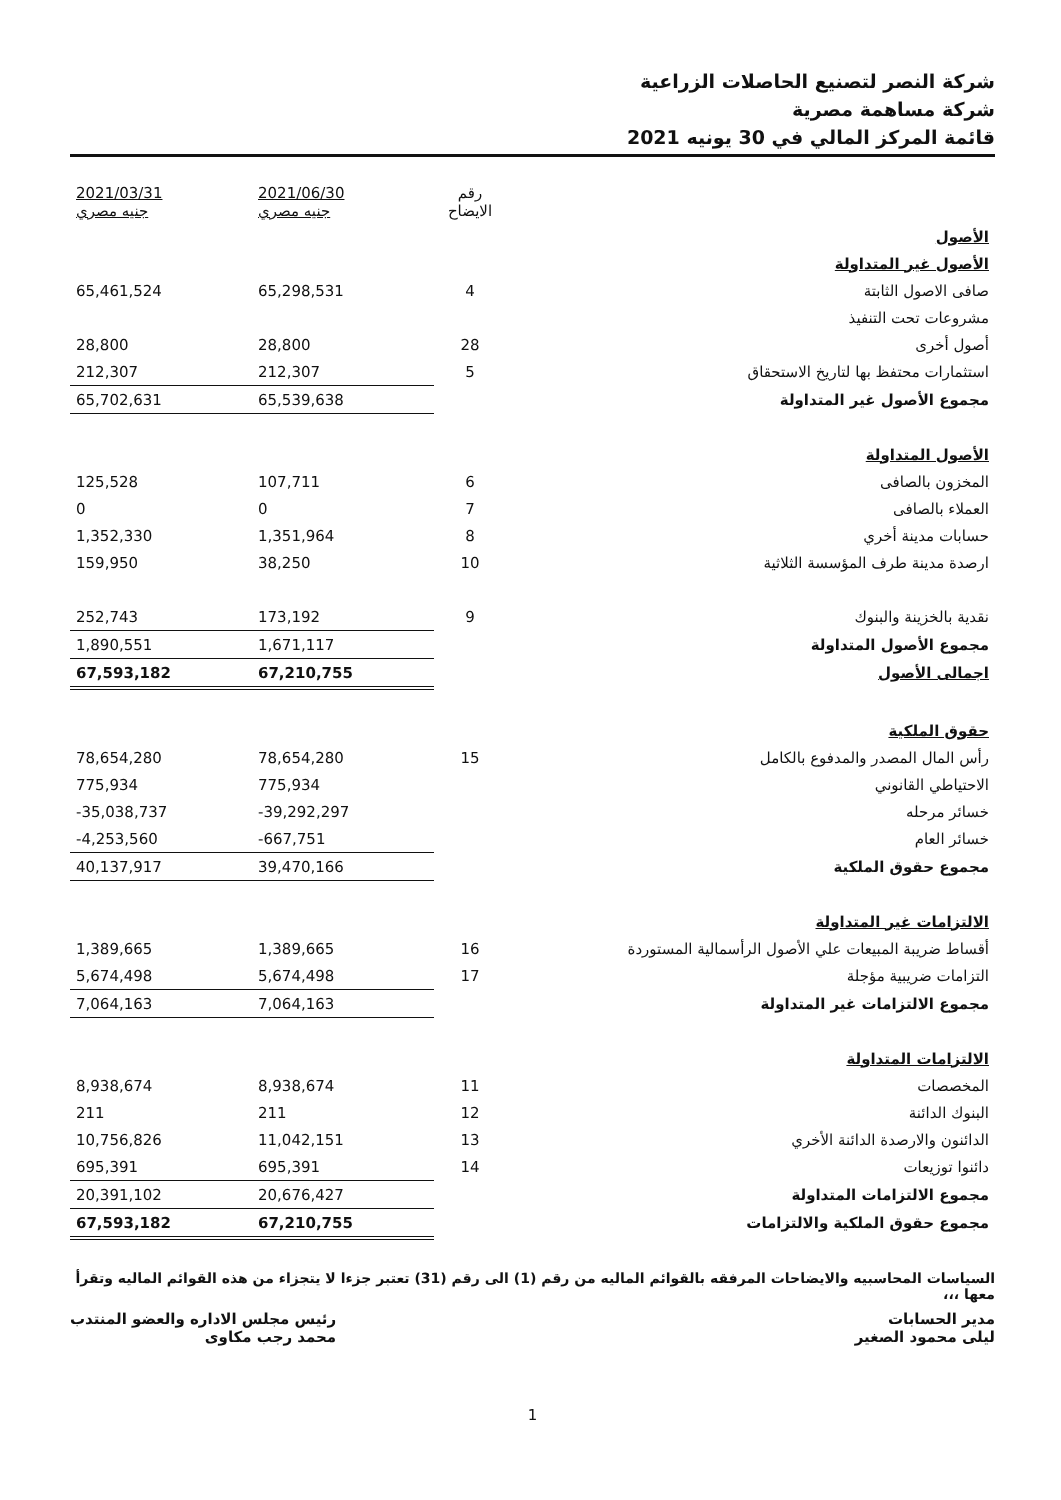شركة النصر لتصنيع الحاصلات الزراعية
شركة مساهمة مصرية
قائمة المركز المالي في 30 يونيه 2021
| | رقم الايضاح | 2021/06/30 جنيه مصري | 2021/03/31 جنيه مصري |
| --- | --- | --- | --- |
| الأصول | | | |
| الأصول غير المتداولة | | | |
| صافى الاصول الثابتة | 4 | 65,298,531 | 65,461,524 |
| مشروعات تحت التنفيذ | | | |
| أصول أخرى | 28 | 28,800 | 28,800 |
| استثمارات محتفظ بها لتاريخ الاستحقاق | 5 | 212,307 | 212,307 |
| مجموع الأصول غير المتداولة | | 65,539,638 | 65,702,631 |
| الأصول المتداولة | | | |
| المخزون بالصافى | 6 | 107,711 | 125,528 |
| العملاء بالصافى | 7 | 0 | 0 |
| حسابات مدينة أخري | 8 | 1,351,964 | 1,352,330 |
| ارصدة مدينة طرف المؤسسة الثلاثية | 10 | 38,250 | 159,950 |
| نقدية بالخزينة والبنوك | 9 | 173,192 | 252,743 |
| مجموع الأصول المتداولة | | 1,671,117 | 1,890,551 |
| اجمالى الأصول | | 67,210,755 | 67,593,182 |
| حقوق الملكية | | | |
| رأس المال المصدر والمدفوع بالكامل | 15 | 78,654,280 | 78,654,280 |
| الاحتياطي القانوني | | 775,934 | 775,934 |
| خسائر مرحله | | -39,292,297 | -35,038,737 |
| خسائر العام | | -667,751 | -4,253,560 |
| مجموع حقوق الملكية | | 39,470,166 | 40,137,917 |
| الالتزامات غير المتداولة | | | |
| أقساط ضريبة المبيعات علي الأصول الرأسمالية المستوردة | 16 | 1,389,665 | 1,389,665 |
| التزامات ضريبية مؤجلة | 17 | 5,674,498 | 5,674,498 |
| مجموع الالتزامات غير المتداولة | | 7,064,163 | 7,064,163 |
| الالتزامات المتداولة | | | |
| المخصصات | 11 | 8,938,674 | 8,938,674 |
| البنوك الدائنة | 12 | 211 | 211 |
| الدائنون والارصدة الدائنة الأخري | 13 | 11,042,151 | 10,756,826 |
| دائنوا توزيعات | 14 | 695,391 | 695,391 |
| مجموع الالتزامات المتداولة | | 20,676,427 | 20,391,102 |
| مجموع حقوق الملكية والالتزامات | | 67,210,755 | 67,593,182 |
السياسات المحاسبيه والايضاحات المرفقه بالقوائم الماليه من رقم (1) الى رقم (31) تعتبر جزءا لا يتجزاء من هذه القوائم الماليه وتقرأ معها ،،،
مدير الحسابات
ليلى محمود الصغير
رئيس مجلس الاداره والعضو المنتدب
محمد رجب مكاوى
1